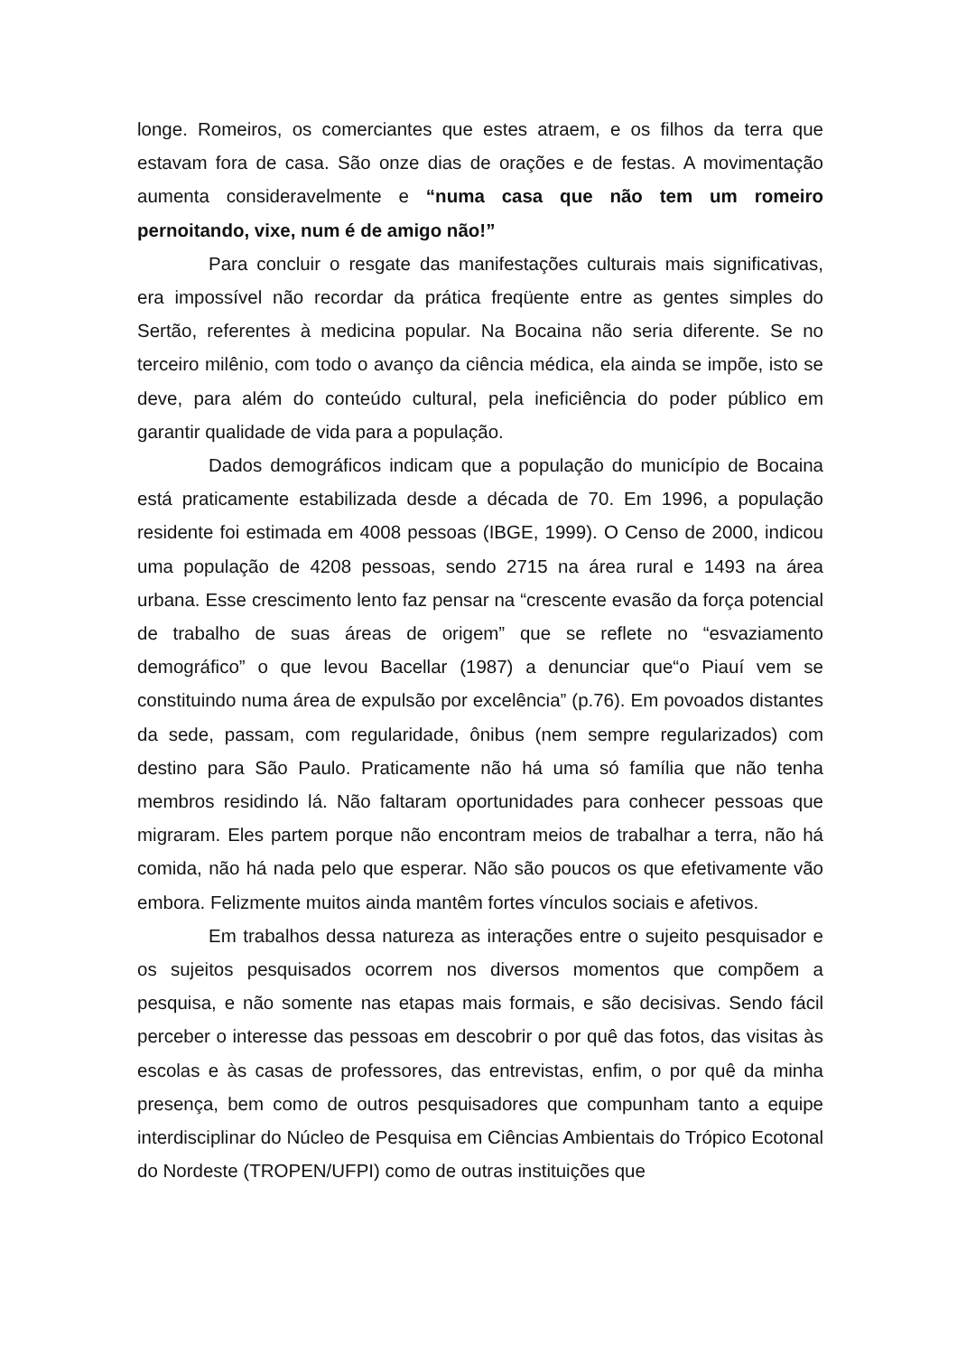longe. Romeiros, os comerciantes que estes atraem, e os filhos da terra que estavam fora de casa. São onze dias de orações e de festas. A movimentação aumenta consideravelmente e “numa casa que não tem um romeiro pernoitando, vixe, num é de amigo não!”
Para concluir o resgate das manifestações culturais mais significativas, era impossível não recordar da prática freqüente entre as gentes simples do Sertão, referentes à medicina popular. Na Bocaina não seria diferente. Se no terceiro milênio, com todo o avanço da ciência médica, ela ainda se impõe, isto se deve, para além do conteúdo cultural, pela ineficiência do poder público em garantir qualidade de vida para a população.
Dados demográficos indicam que a população do município de Bocaina está praticamente estabilizada desde a década de 70. Em 1996, a população residente foi estimada em 4008 pessoas (IBGE, 1999). O Censo de 2000, indicou uma população de 4208 pessoas, sendo 2715 na área rural e 1493 na área urbana. Esse crescimento lento faz pensar na “crescente evasão da força potencial de trabalho de suas áreas de origem” que se reflete no “esvaziamento demográfico” o que levou Bacellar (1987) a denunciar que“o Piauí vem se constituindo numa área de expulsão por excelência” (p.76). Em povoados distantes da sede, passam, com regularidade, ônibus (nem sempre regularizados) com destino para São Paulo. Praticamente não há uma só família que não tenha membros residindo lá. Não faltaram oportunidades para conhecer pessoas que migraram. Eles partem porque não encontram meios de trabalhar a terra, não há comida, não há nada pelo que esperar. Não são poucos os que efetivamente vão embora. Felizmente muitos ainda mantêm fortes vínculos sociais e afetivos.
Em trabalhos dessa natureza as interações entre o sujeito pesquisador e os sujeitos pesquisados ocorrem nos diversos momentos que compõem a pesquisa, e não somente nas etapas mais formais, e são decisivas. Sendo fácil perceber o interesse das pessoas em descobrir o por quê das fotos, das visitas às escolas e às casas de professores, das entrevistas, enfim, o por quê da minha presença, bem como de outros pesquisadores que compunham tanto a equipe interdisciplinar do Núcleo de Pesquisa em Ciências Ambientais do Trópico Ecotonal do Nordeste (TROPEN/UFPI) como de outras instituições que